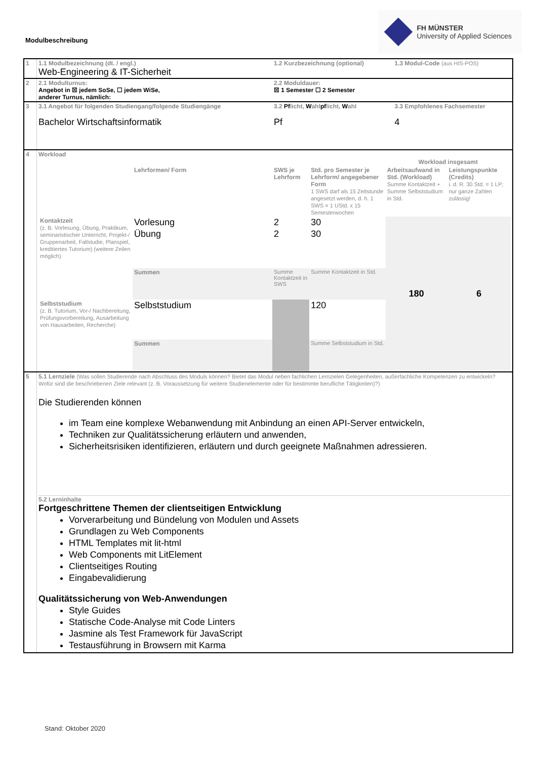Modulbeschreibung
FH MÜNSTER
University of Applied Sciences
| 1 | 1.1 Modulbezeichnung (dt. / engl.) Web-Engineering & IT-Sicherheit | 1.2 Kurzbezeichnung (optional) | 1.3 Modul-Code (aus HIS-POS) |
| 2 | 2.1 Modulturnus: Angebot in ☒ jedem SoSe, ☐ jedem WiSe, anderer Turnus, nämlich: | 2.2 Moduldauer: ☒ 1 Semester ☐ 2 Semester | |
| 3 | 3.1 Angebot für folgenden Studiengang/folgende Studiengänge Bachelor Wirtschaftsinformatik | 3.2 Pf licht, W ahl pf licht, W ahl Pf | 3.3 Empfohlenes Fachsemester 4 |
| 4 | Workload / / / / / Workload insgesamt / / / / Lehrformen/ Form / SWS je Lehrform / Std. pro Semester je Lehrform/ angegebener Form 1 SWS darf als 15 Zeitstunde angesetzt werden, d. h. 1 SWS = 1 UStd. x 15 Semesterwochen / Arbeitsaufwand in Std. (Workload) Summe Kontaktzeit + Summe Selbststudium in Std. / Leistungspunkte (Credits) i. d. R. 30 Std. = 1 LP; nur ganze Zahlen zulässig! / / Kontaktzeit (z. B. Vorlesung, Übung, Praktikum, seminaristischer Unterricht, Projekt-/ Gruppenarbeit, Fallstudie, Planspiel, kreditiertes Tutorium) (weitere Zeilen möglich) / Vorlesung / 2 / 30 / 180 / 6 / / / Übung / 2 / 30 / / / / / Summen / Summe Kontaktzeit in SWS / Summe Kontaktzeit in Std. / / / / Selbststudium (z. B. Tutorium, Vor-/ Nachbereitung, Prüfungsvorbereitung, Ausarbeitung von Hausarbeiten, Recherche) / Selbststudium / / 120 / / / / / Summen / / Summe Selbststudium in Std. / / / | | |
| 5 | 5.1 Lernziele (Was sollen Studierende nach Abschluss des Moduls können? Bietet das Modul neben fachlichen Lernzielen Gelegenheiten, außerfachliche Kompetenzen zu entwickeln? Wofür sind die beschriebenen Ziele relevant (z. B. Voraussetzung für weitere Studienelemente oder für bestimmte berufliche Tätigkeiten)?) Die Studierenden können im Team eine komplexe Webanwendung mit Anbindung an einen API-Server entwickeln, Techniken zur Qualitätssicherung erläutern und anwenden, Sicherheitsrisiken identifizieren, erläutern und durch geeignete Maßnahmen adressieren. 5.2 Lerninhalte Fortgeschrittene Themen der clientseitigen Entwicklung Vorverarbeitung und Bündelung von Modulen und Assets Grundlagen zu Web Components HTML Templates mit lit-html Web Components mit LitElement Clientseitiges Routing Eingabevalidierung Qualitätssicherung von Web-Anwendungen Style Guides Statische Code-Analyse mit Code Linters Jasmine als Test Framework für JavaScript Testausführung in Browsern mit Karma | | |
Stand: Oktober 2020